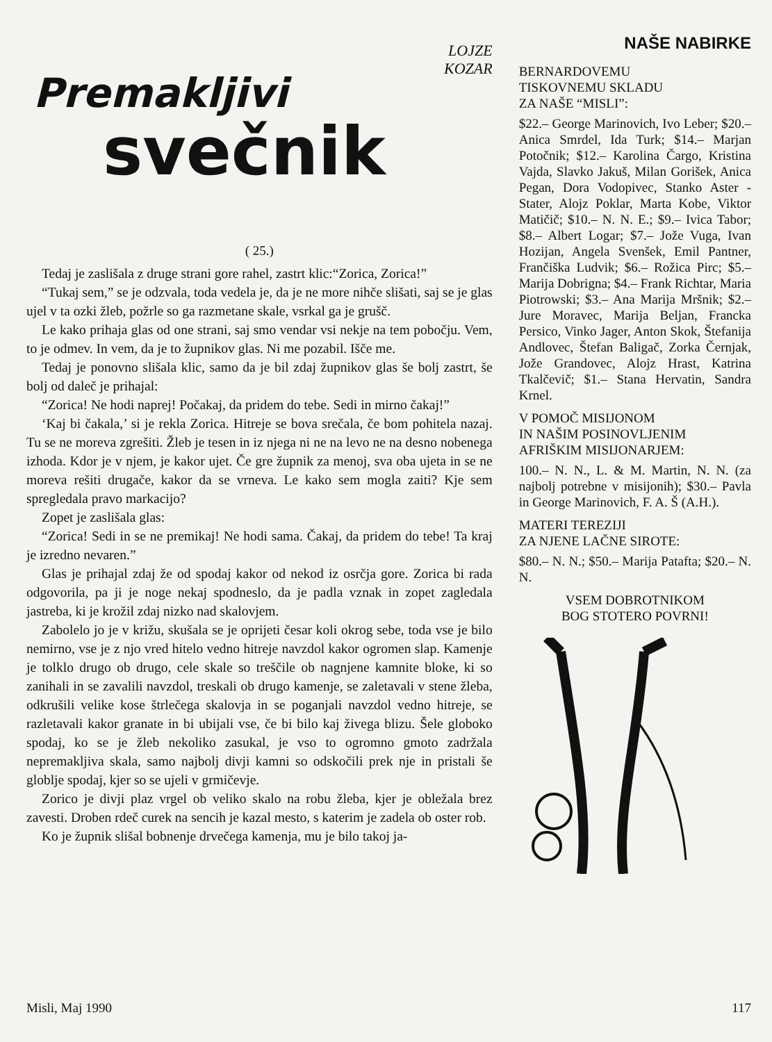LOJZE
KOZAR
Premakljivi
svečnik
( 25.)
Tedaj je zaslišala z druge strani gore rahel, zastrt klic:“Zorica, Zorica!”
“Tukaj sem,” se je odzvala, toda vedela je, da je ne more nihče slišati, saj se je glas ujel v ta ozki žleb, požrle so ga razmetane skale, vsrkal ga je grušč.
Le kako prihaja glas od one strani, saj smo vendar vsi nekje na tem pobočju. Vem, to je odmev. In vem, da je to župnikov glas. Ni me pozabil. Išče me.
Tedaj je ponovno slišala klic, samo da je bil zdaj župnikov glas še bolj zastrt, še bolj od daleč je prihajal:
“Zorica! Ne hodi naprej! Počakaj, da pridem do tebe. Sedi in mirno čakaj!”
‘Kaj bi čakala,’ si je rekla Zorica. Hitreje se bova srečala, če bom pohitela nazaj. Tu se ne moreva zgrešiti. Žleb je tesen in iz njega ni ne na levo ne na desno nobenega izhoda. Kdor je v njem, je kakor ujet. Če gre župnik za menoj, sva oba ujeta in se ne moreva rešiti drugače, kakor da se vrneva. Le kako sem mogla zaiti? Kje sem spregledala pravo markacijo?
Zopet je zaslišala glas:
“Zorica! Sedi in se ne premikaj! Ne hodi sama. Čakaj, da pridem do tebe! Ta kraj je izredno nevaren.”
Glas je prihajal zdaj že od spodaj kakor od nekod iz osrčja gore. Zorica bi rada odgovorila, pa ji je noge nekaj spodneslo, da je padla vznak in zopet zagledala jastreba, ki je krožil zdaj nizko nad skalovjem.
Zabolelo jo je v križu, skušala se je oprijeti česar koli okrog sebe, toda vse je bilo nemirno, vse je z njo vred hitelo vedno hitreje navzdol kakor ogromen slap. Kamenje je tolklo drugo ob drugo, cele skale so treščile ob nagnjene kamnite bloke, ki so zanihali in se zavalili navzdol, treskali ob drugo kamenje, se zaletavali v stene žleba, odkrušili velike kose štrlečega skalovja in se poganjali navzdol vedno hitreje, se razletavali kakor granate in bi ubijali vse, če bi bilo kaj živega blizu. Šele globoko spodaj, ko se je žleb nekoliko zasukal, je vso to ogromno gmoto zadržala nepremakljiva skala, samo najbolj divji kamni so odskočili prek nje in pristali še globlje spodaj, kjer so se ujeli v grmičevje.
Zorico je divji plaz vrgel ob veliko skalo na robu žleba, kjer je obležala brez zavesti. Droben rdeč curek na sencih je kazal mesto, s katerim je zadela ob oster rob.
Ko je župnik slišal bobnenje drvečega kamenja, mu je bilo takoj ja-
NAŠE NABIRKE
BERNARDOVEMU
TISKOVNEMU SKLADU
ZA NAŠE “MISLI”:
$22.– George Marinovich, Ivo Leber; $20.– Anica Smrdel, Ida Turk; $14.– Marjan Potočnik; $12.– Karolina Čargo, Kristina Vajda, Slavko Jakuš, Milan Gorišek, Anica Pegan, Dora Vodopivec, Stanko Aster - Stater, Alojz Poklar, Marta Kobe, Viktor Matičič; $10.– N. N. E.; $9.– Ivica Tabor; $8.– Albert Logar; $7.– Jože Vuga, Ivan Hozijan, Angela Svenšek, Emil Pantner, Frančiška Ludvik; $6.– Rožica Pirc; $5.– Marija Dobrigna; $4.– Frank Richtar, Maria Piotrowski; $3.– Ana Marija Mršnik; $2.– Jure Moravec, Marija Beljan, Francka Persico, Vinko Jager, Anton Skok, Štefanija Andlovec, Štefan Baligač, Zorka Černjak, Jože Grandovec, Alojz Hrast, Katrina Tkalčevič; $1.– Stana Hervatin, Sandra Krnel.
V POMOČ MISIJONOM
IN NAŠIM POSINOVLJENIM
AFRIŠKIM MISIJONARJEM:
100.– N. N., L. & M. Martin, N. N. (za najbolj potrebne v misijonih); $30.– Pavla in George Marinovich, F. A. Š (A.H.).
MATERI TEREZIJI
ZA NJENE LAČNE SIROTE:
$80.– N. N.; $50.– Marija Patafta; $20.– N. N.
VSEM DOBROTNIKOM
BOG STOTERO POVRNI!
Misli, Maj 1990 117